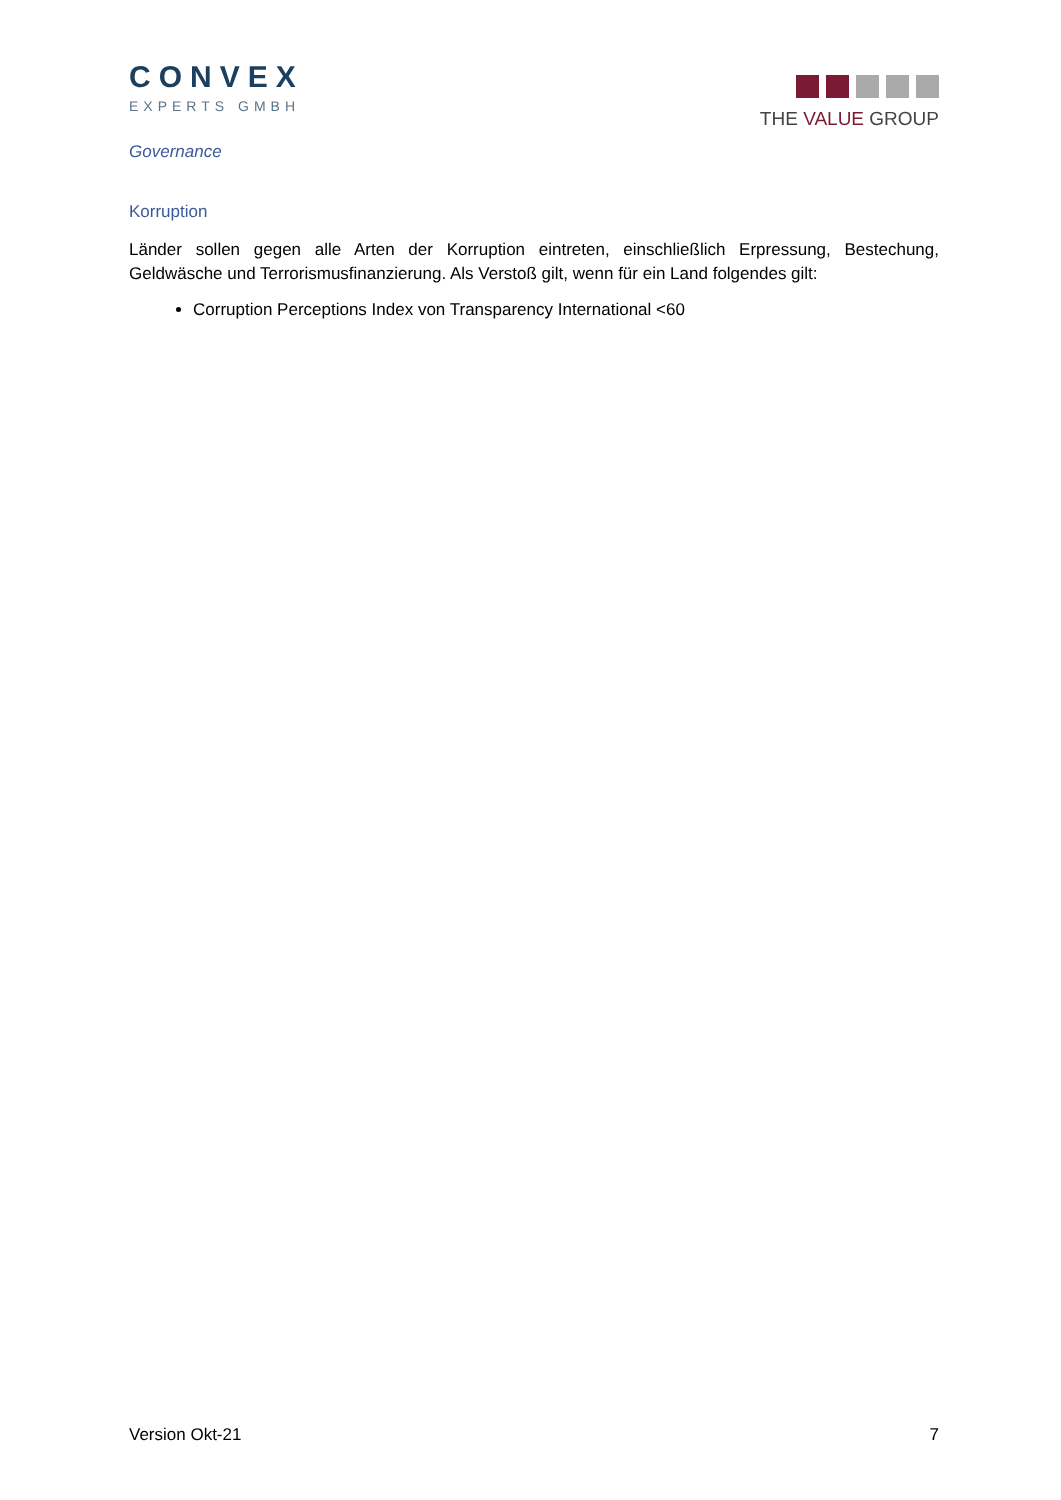CONVEX
EXPERTS GMBH
THE VALUE GROUP
Governance
Korruption
Länder sollen gegen alle Arten der Korruption eintreten, einschließlich Erpressung, Bestechung, Geldwäsche und Terrorismusfinanzierung. Als Verstoß gilt, wenn für ein Land folgendes gilt:
Corruption Perceptions Index von Transparency International <60
Version Okt-21 7